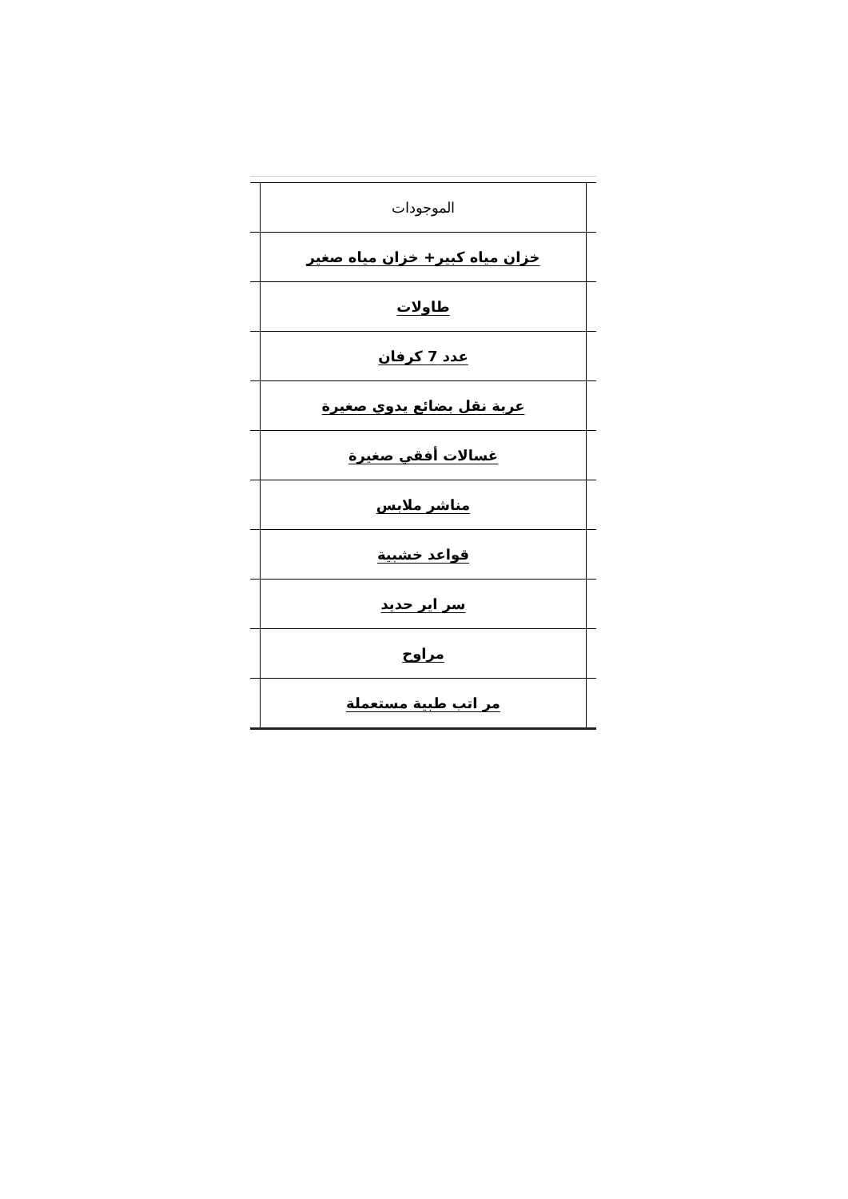| | الموجودات | |
| | خزان مياه كبير+ خزان مياه صغير | |
| | طاولات | |
| | عدد 7 كرفان | |
| | عربة نقل بضائع يدوي صغيرة | |
| | غسالات أفقي صغيرة | |
| | مناشر ملابس | |
| | قواعد خشبية | |
| | سر اير حديد | |
| | مراوح | |
| | مر اتب طبية مستعملة | |